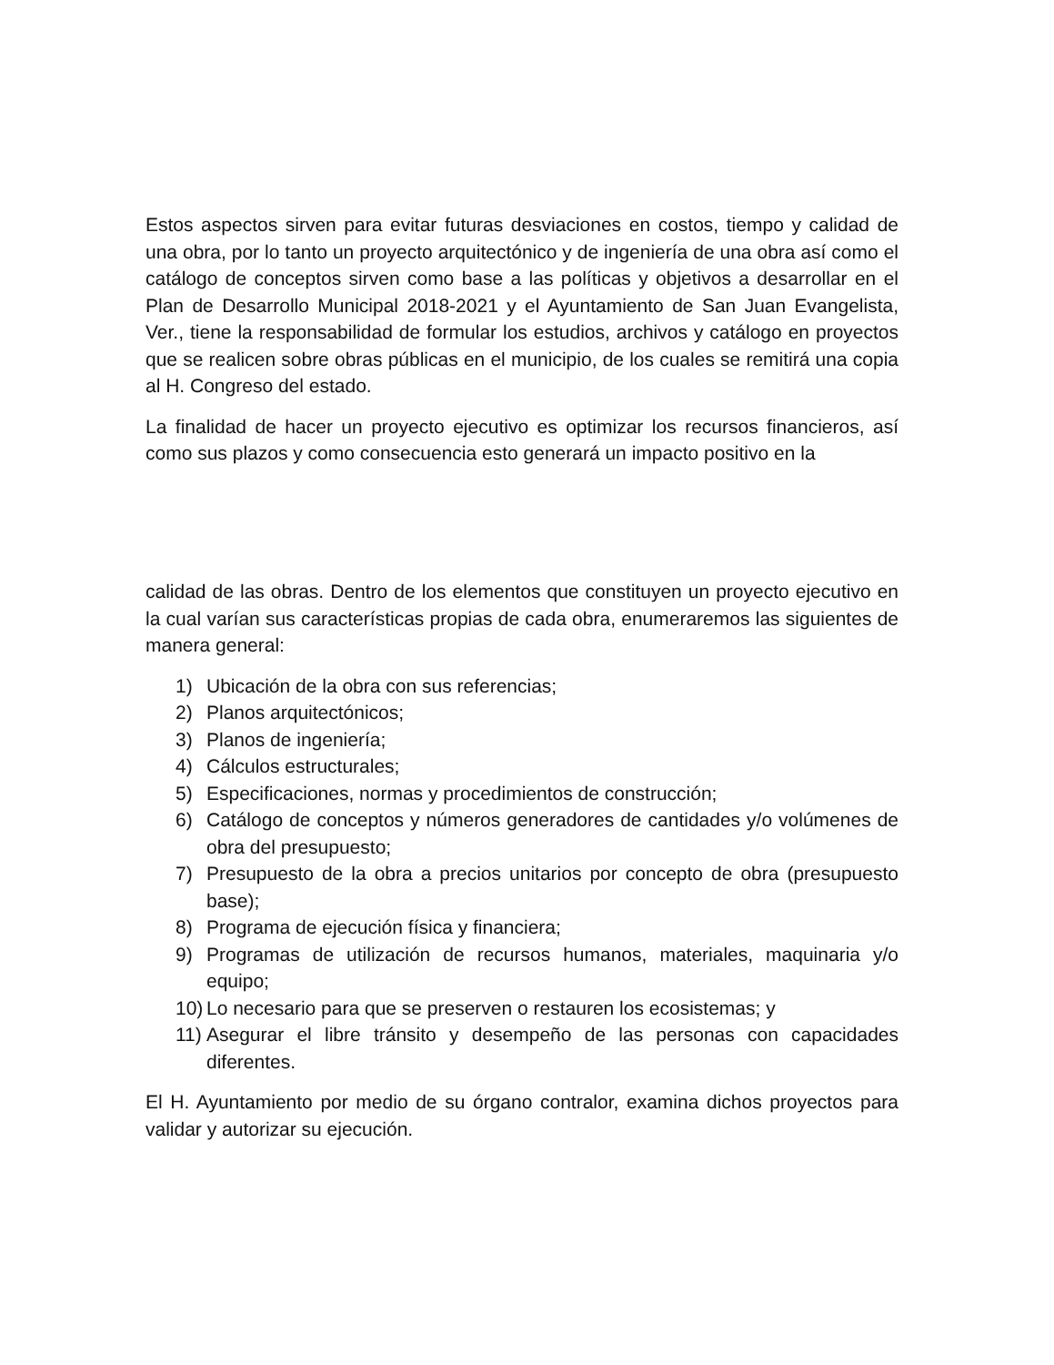Estos aspectos sirven para evitar futuras desviaciones en costos, tiempo y calidad de una obra, por lo tanto un proyecto arquitectónico y de ingeniería de una obra así como el catálogo de conceptos sirven como base a las políticas y objetivos a desarrollar en el Plan de Desarrollo Municipal 2018-2021 y el Ayuntamiento de San Juan Evangelista, Ver., tiene la responsabilidad de formular los estudios, archivos y catálogo en proyectos que se realicen sobre obras públicas en el municipio, de los cuales se remitirá una copia al H. Congreso del estado.
La finalidad de hacer un proyecto ejecutivo es optimizar los recursos financieros, así como sus plazos y como consecuencia esto generará un impacto positivo en la
calidad de las obras. Dentro de los elementos que constituyen un proyecto ejecutivo en la cual varían sus características propias de cada obra, enumeraremos las siguientes de manera general:
1) Ubicación de la obra con sus referencias;
2) Planos arquitectónicos;
3) Planos de ingeniería;
4) Cálculos estructurales;
5) Especificaciones, normas y procedimientos de construcción;
6) Catálogo de conceptos y números generadores de cantidades y/o volúmenes de obra del presupuesto;
7) Presupuesto de la obra a precios unitarios por concepto de obra (presupuesto base);
8) Programa de ejecución física y financiera;
9) Programas de utilización de recursos humanos, materiales, maquinaria y/o equipo;
10) Lo necesario para que se preserven o restauren los ecosistemas; y
11) Asegurar el libre tránsito y desempeño de las personas con capacidades diferentes.
El H. Ayuntamiento por medio de su órgano contralor, examina dichos proyectos para validar y autorizar su ejecución.